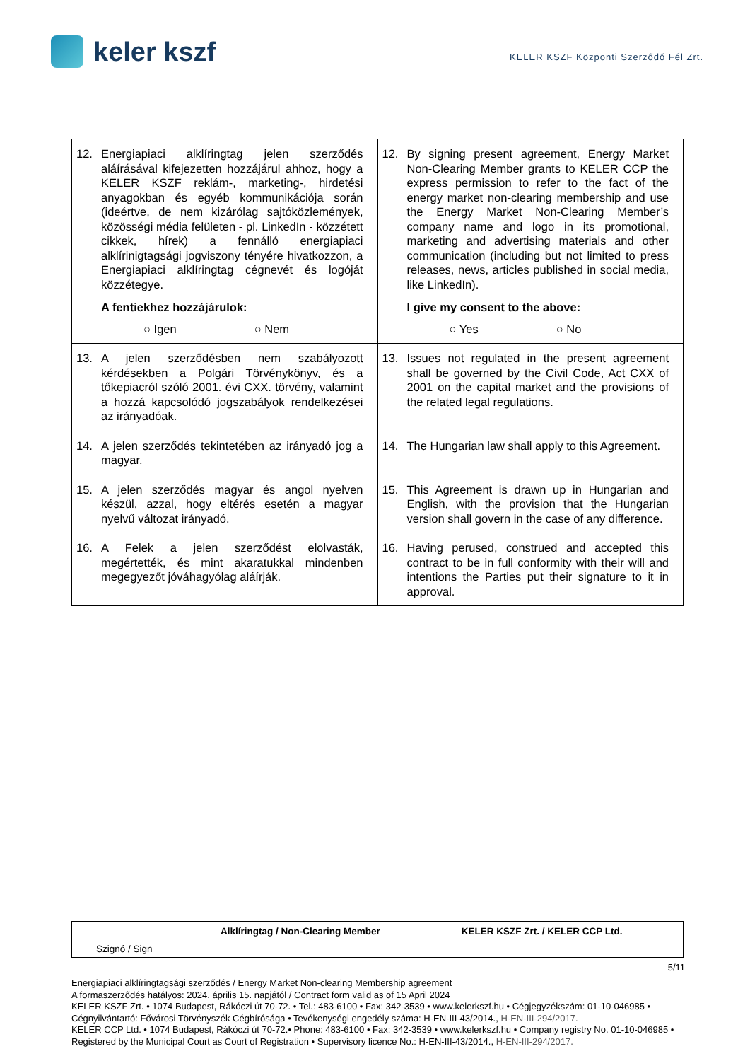keler kszf
KELER KSZF Központi Szerződő Fél Zrt.
| 12. Energiapiaci alklíringtag jelen szerződés aláírásával kifejezetten hozzájárul ahhoz, hogy a KELER KSZF reklám-, marketing-, hirdetési anyagokban és egyéb kommunikációja során (ideértve, de nem kizárólag sajtóközlemények, közösségi média felületen - pl. LinkedIn - közzétett cikkek, hírek) a fennálló energiapiaci alklírinigtagsági jogviszony tényére hivatkozzon, a Energiapiaci alklíringtag cégnevét és logóját közzétegye. A fentiekhez hozzájárulok: ○ Igen ○ Nem | 12. By signing present agreement, Energy Market Non-Clearing Member grants to KELER CCP the express permission to refer to the fact of the energy market non-clearing membership and use the Energy Market Non-Clearing Member’s company name and logo in its promotional, marketing and advertising materials and other communication (including but not limited to press releases, news, articles published in social media, like LinkedIn). I give my consent to the above: ○ Yes ○ No |
| 13. A jelen szerződésben nem szabályozott kérdésekben a Polgári Törvénykönyv, és a tőkepiacról szóló 2001. évi CXX. törvény, valamint a hozzá kapcsolódó jogszabályok rendelkezései az irányadóak. | 13. Issues not regulated in the present agreement shall be governed by the Civil Code, Act CXX of 2001 on the capital market and the provisions of the related legal regulations. |
| 14. A jelen szerződés tekintetében az irányadó jog a magyar. | 14. The Hungarian law shall apply to this Agreement. |
| 15. A jelen szerződés magyar és angol nyelven készül, azzal, hogy eltérés esetén a magyar nyelvű változat irányadó. | 15. This Agreement is drawn up in Hungarian and English, with the provision that the Hungarian version shall govern in the case of any difference. |
| 16. A Felek a jelen szerződést elolvasták, megértették, és mint akaratukkal mindenben megegyezőt jóváhagyólag aláírják. | 16. Having perused, construed and accepted this contract to be in full conformity with their will and intentions the Parties put their signature to it in approval. |
Alklíringtag / Non-Clearing Member KELER KSZF Zrt. / KELER CCP Ltd.
Szignó / Sign
5/11
Energiapiaci alklíringtagsági szerződés / Energy Market Non-clearing Membership agreement
A formaszerződés hatályos: 2024. április 15. napjától / Contract form valid as of 15 April 2024
KELER KSZF Zrt. • 1074 Budapest, Rákóczi út 70-72. • Tel.: 483-6100 • Fax: 342-3539 • www.kelerkszf.hu • Cégjegyzékszám: 01-10-046985 • Cégnyilvántartó: Fővárosi Törvényszék Cégbírósága • Tevékenységi engedély száma: H-EN-III-43/2014., H-EN-III-294/2017.
KELER CCP Ltd. • 1074 Budapest, Rákóczi út 70-72.• Phone: 483-6100 • Fax: 342-3539 • www.kelerkszf.hu • Company registry No. 01-10-046985 • Registered by the Municipal Court as Court of Registration • Supervisory licence No.: H-EN-III-43/2014., H-EN-III-294/2017.